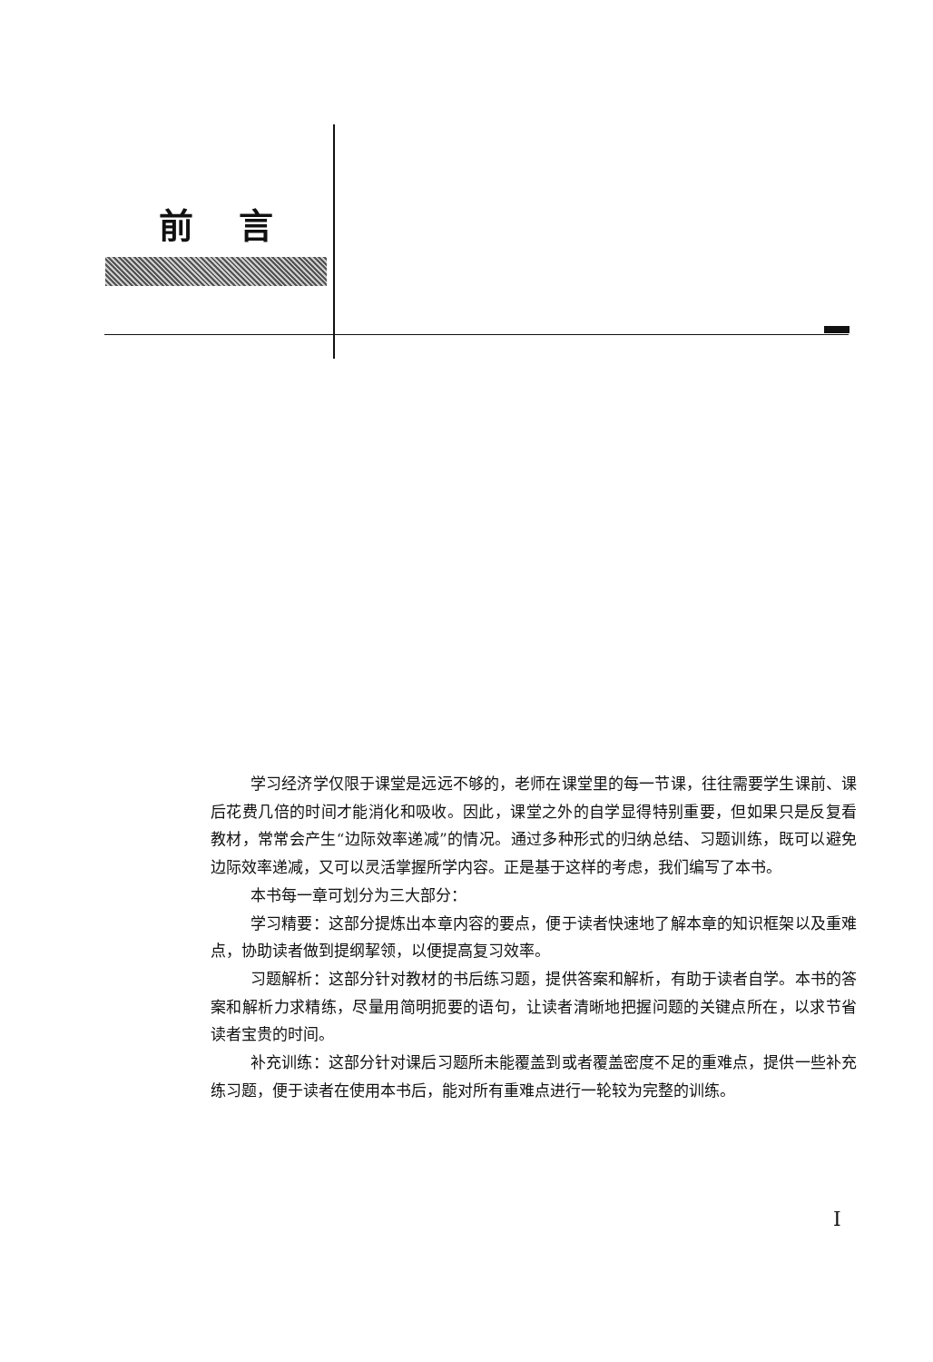前言
学习经济学仅限于课堂是远远不够的，老师在课堂里的每一节课，往往需要学生课前、课后花费几倍的时间才能消化和吸收。因此，课堂之外的自学显得特别重要，但如果只是反复看教材，常常会产生“边际效率递减”的情况。通过多种形式的归纳总结、习题训练，既可以避免边际效率递减，又可以灵活掌握所学内容。正是基于这样的考虑，我们编写了本书。
本书每一章可划分为三大部分：
学习精要：这部分提炼出本章内容的要点，便于读者快速地了解本章的知识框架以及重难点，协助读者做到提纲挈领，以便提高复习效率。
习题解析：这部分针对教材的书后练习题，提供答案和解析，有助于读者自学。本书的答案和解析力求精练，尽量用简明扼要的语句，让读者清晰地把握问题的关键点所在，以求节省读者宝贵的时间。
补充训练：这部分针对课后习题所未能覆盖到或者覆盖密度不足的重难点，提供一些补充练习题，便于读者在使用本书后，能对所有重难点进行一轮较为完整的训练。
I